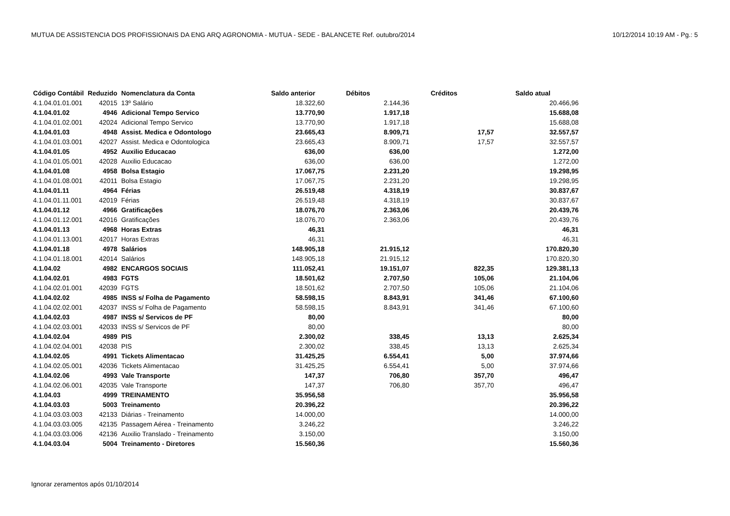MUTUA DE ASSISTENCIA DOS PROFISSIONAIS DA ENG ARQ AGRONOMIA - MUTUA - SEDE - BALANCETE Ref. outubro/2014 10/12/2014 10:19 AM - Pg.: 5
| Código Contábil | Reduzido | Nomenclatura da Conta | Saldo anterior | Débitos | Créditos | Saldo atual |
| --- | --- | --- | --- | --- | --- | --- |
| 4.1.04.01.01.001 | 42015 | 13º Salário | 18.322,60 | 2.144,36 | | 20.466,96 |
| 4.1.04.01.02 | 4946 | Adicional Tempo Servico | 13.770,90 | 1.917,18 | | 15.688,08 |
| 4.1.04.01.02.001 | 42024 | Adicional Tempo Servico | 13.770,90 | 1.917,18 | | 15.688,08 |
| 4.1.04.01.03 | 4948 | Assist. Medica e Odontologo | 23.665,43 | 8.909,71 | 17,57 | 32.557,57 |
| 4.1.04.01.03.001 | 42027 | Assist. Medica e Odontologica | 23.665,43 | 8.909,71 | 17,57 | 32.557,57 |
| 4.1.04.01.05 | 4952 | Auxilio Educacao | 636,00 | 636,00 | | 1.272,00 |
| 4.1.04.01.05.001 | 42028 | Auxilio Educacao | 636,00 | 636,00 | | 1.272,00 |
| 4.1.04.01.08 | 4958 | Bolsa Estagio | 17.067,75 | 2.231,20 | | 19.298,95 |
| 4.1.04.01.08.001 | 42011 | Bolsa Estagio | 17.067,75 | 2.231,20 | | 19.298,95 |
| 4.1.04.01.11 | 4964 | Férias | 26.519,48 | 4.318,19 | | 30.837,67 |
| 4.1.04.01.11.001 | 42019 | Férias | 26.519,48 | 4.318,19 | | 30.837,67 |
| 4.1.04.01.12 | 4966 | Gratificações | 18.076,70 | 2.363,06 | | 20.439,76 |
| 4.1.04.01.12.001 | 42016 | Gratificações | 18.076,70 | 2.363,06 | | 20.439,76 |
| 4.1.04.01.13 | 4968 | Horas Extras | 46,31 | | | 46,31 |
| 4.1.04.01.13.001 | 42017 | Horas Extras | 46,31 | | | 46,31 |
| 4.1.04.01.18 | 4978 | Salários | 148.905,18 | 21.915,12 | | 170.820,30 |
| 4.1.04.01.18.001 | 42014 | Salários | 148.905,18 | 21.915,12 | | 170.820,30 |
| 4.1.04.02 | 4982 | ENCARGOS SOCIAIS | 111.052,41 | 19.151,07 | 822,35 | 129.381,13 |
| 4.1.04.02.01 | 4983 | FGTS | 18.501,62 | 2.707,50 | 105,06 | 21.104,06 |
| 4.1.04.02.01.001 | 42039 | FGTS | 18.501,62 | 2.707,50 | 105,06 | 21.104,06 |
| 4.1.04.02.02 | 4985 | INSS s/ Folha de Pagamento | 58.598,15 | 8.843,91 | 341,46 | 67.100,60 |
| 4.1.04.02.02.001 | 42037 | INSS s/ Folha de Pagamento | 58.598,15 | 8.843,91 | 341,46 | 67.100,60 |
| 4.1.04.02.03 | 4987 | INSS s/ Servicos de PF | 80,00 | | | 80,00 |
| 4.1.04.02.03.001 | 42033 | INSS s/ Servicos de PF | 80,00 | | | 80,00 |
| 4.1.04.02.04 | 4989 | PIS | 2.300,02 | 338,45 | 13,13 | 2.625,34 |
| 4.1.04.02.04.001 | 42038 | PIS | 2.300,02 | 338,45 | 13,13 | 2.625,34 |
| 4.1.04.02.05 | 4991 | Tickets Alimentacao | 31.425,25 | 6.554,41 | 5,00 | 37.974,66 |
| 4.1.04.02.05.001 | 42036 | Tickets Alimentacao | 31.425,25 | 6.554,41 | 5,00 | 37.974,66 |
| 4.1.04.02.06 | 4993 | Vale Transporte | 147,37 | 706,80 | 357,70 | 496,47 |
| 4.1.04.02.06.001 | 42035 | Vale Transporte | 147,37 | 706,80 | 357,70 | 496,47 |
| 4.1.04.03 | 4999 | TREINAMENTO | 35.956,58 | | | 35.956,58 |
| 4.1.04.03.03 | 5003 | Treinamento | 20.396,22 | | | 20.396,22 |
| 4.1.04.03.03.003 | 42133 | Diárias - Treinamento | 14.000,00 | | | 14.000,00 |
| 4.1.04.03.03.005 | 42135 | Passagem Aérea - Treinamento | 3.246,22 | | | 3.246,22 |
| 4.1.04.03.03.006 | 42136 | Auxilio Translado - Treinamento | 3.150,00 | | | 3.150,00 |
| 4.1.04.03.04 | 5004 | Treinamento - Diretores | 15.560,36 | | | 15.560,36 |
Ignorar zeramentos após 01/10/2014